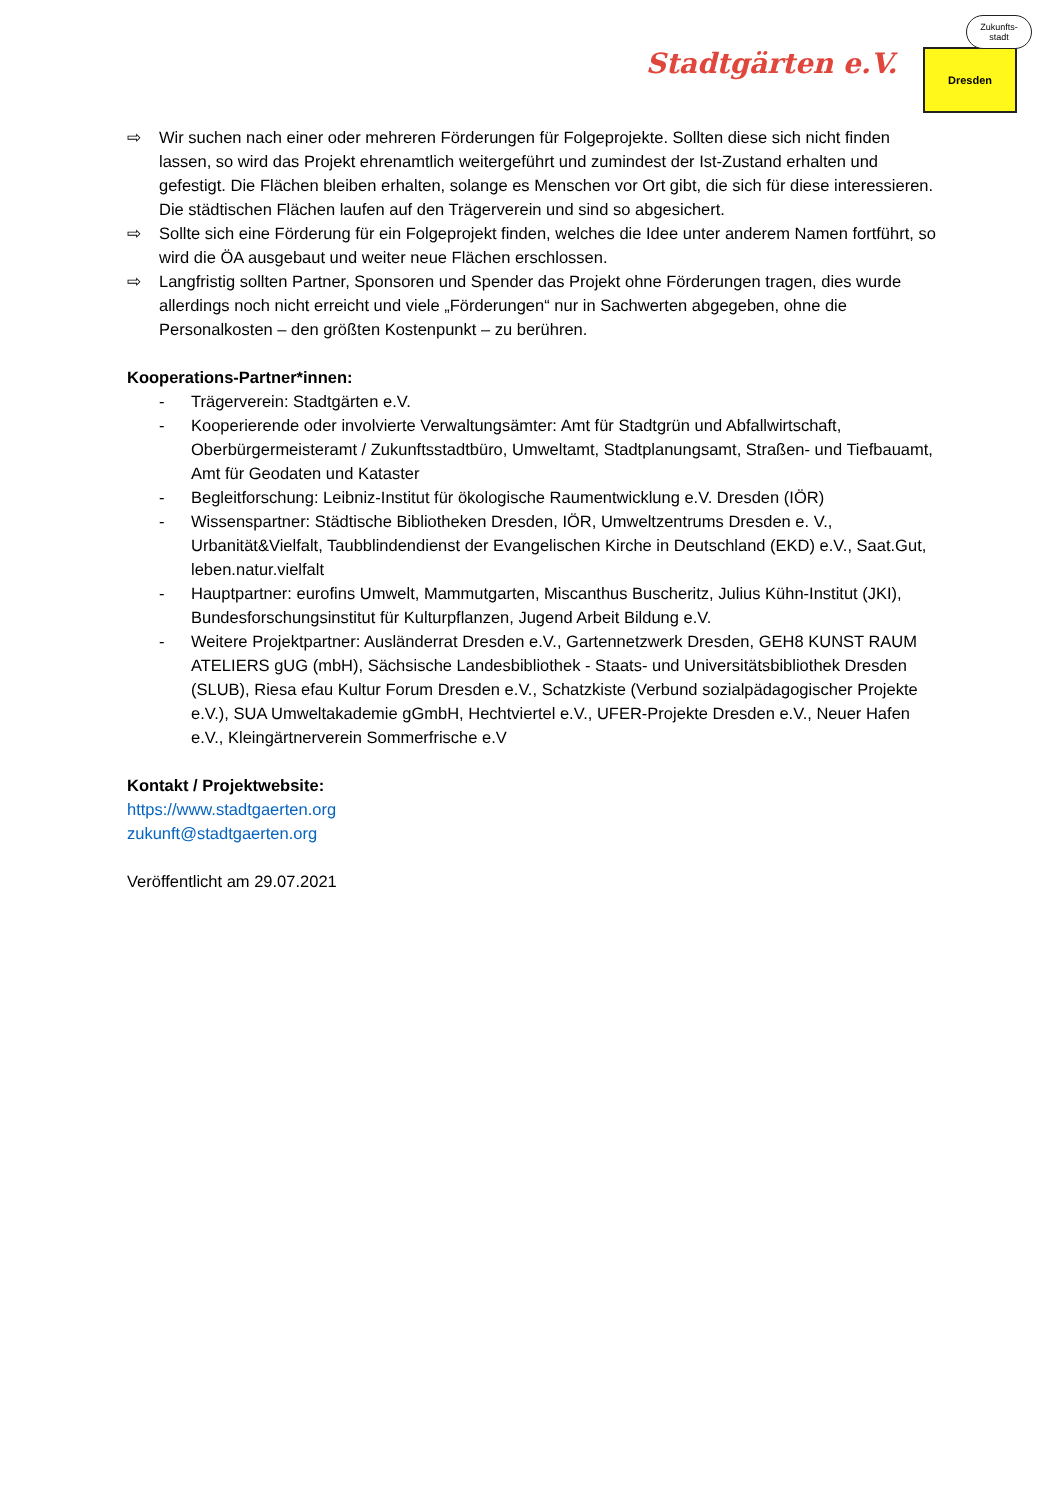Stadtgärten e.V.
Dresden
Zukunfts-
stadt
⇨ Wir suchen nach einer oder mehreren Förderungen für Folgeprojekte. Sollten diese sich nicht finden lassen, so wird das Projekt ehrenamtlich weitergeführt und zumindest der Ist-Zustand erhalten und gefestigt. Die Flächen bleiben erhalten, solange es Menschen vor Ort gibt, die sich für diese interessieren. Die städtischen Flächen laufen auf den Trägerverein und sind so abgesichert.
⇨ Sollte sich eine Förderung für ein Folgeprojekt finden, welches die Idee unter anderem Namen fortführt, so wird die ÖA ausgebaut und weiter neue Flächen erschlossen.
⇨ Langfristig sollten Partner, Sponsoren und Spender das Projekt ohne Förderungen tragen, dies wurde allerdings noch nicht erreicht und viele „Förderungen“ nur in Sachwerten abgegeben, ohne die Personalkosten – den größten Kostenpunkt – zu berühren.
Kooperations-Partner*innen:
- Trägerverein: Stadtgärten e.V.
- Kooperierende oder involvierte Verwaltungsämter: Amt für Stadtgrün und Abfallwirtschaft, Oberbürgermeisteramt / Zukunftsstadtbüro, Umweltamt, Stadtplanungsamt, Straßen- und Tiefbauamt, Amt für Geodaten und Kataster
- Begleitforschung: Leibniz-Institut für ökologische Raumentwicklung e.V. Dresden (IÖR)
- Wissenspartner: Städtische Bibliotheken Dresden, IÖR, Umweltzentrums Dresden e. V., Urbanität&Vielfalt, Taubblindendienst der Evangelischen Kirche in Deutschland (EKD) e.V., Saat.Gut, leben.natur.vielfalt
- Hauptpartner: eurofins Umwelt, Mammutgarten, Miscanthus Buscheritz, Julius Kühn-Institut (JKI), Bundesforschungsinstitut für Kulturpflanzen, Jugend Arbeit Bildung e.V.
- Weitere Projektpartner: Ausländerrat Dresden e.V., Gartennetzwerk Dresden, GEH8 KUNST RAUM ATELIERS gUG (mbH), Sächsische Landesbibliothek - Staats- und Universitätsbibliothek Dresden (SLUB), Riesa efau Kultur Forum Dresden e.V., Schatzkiste (Verbund sozialpädagogischer Projekte e.V.), SUA Umweltakademie gGmbH, Hechtviertel e.V., UFER-Projekte Dresden e.V., Neuer Hafen e.V., Kleingärtnerverein Sommerfrische e.V
Kontakt / Projektwebsite:
https://www.stadtgaerten.org
zukunft@stadtgaerten.org
Veröffentlicht am 29.07.2021